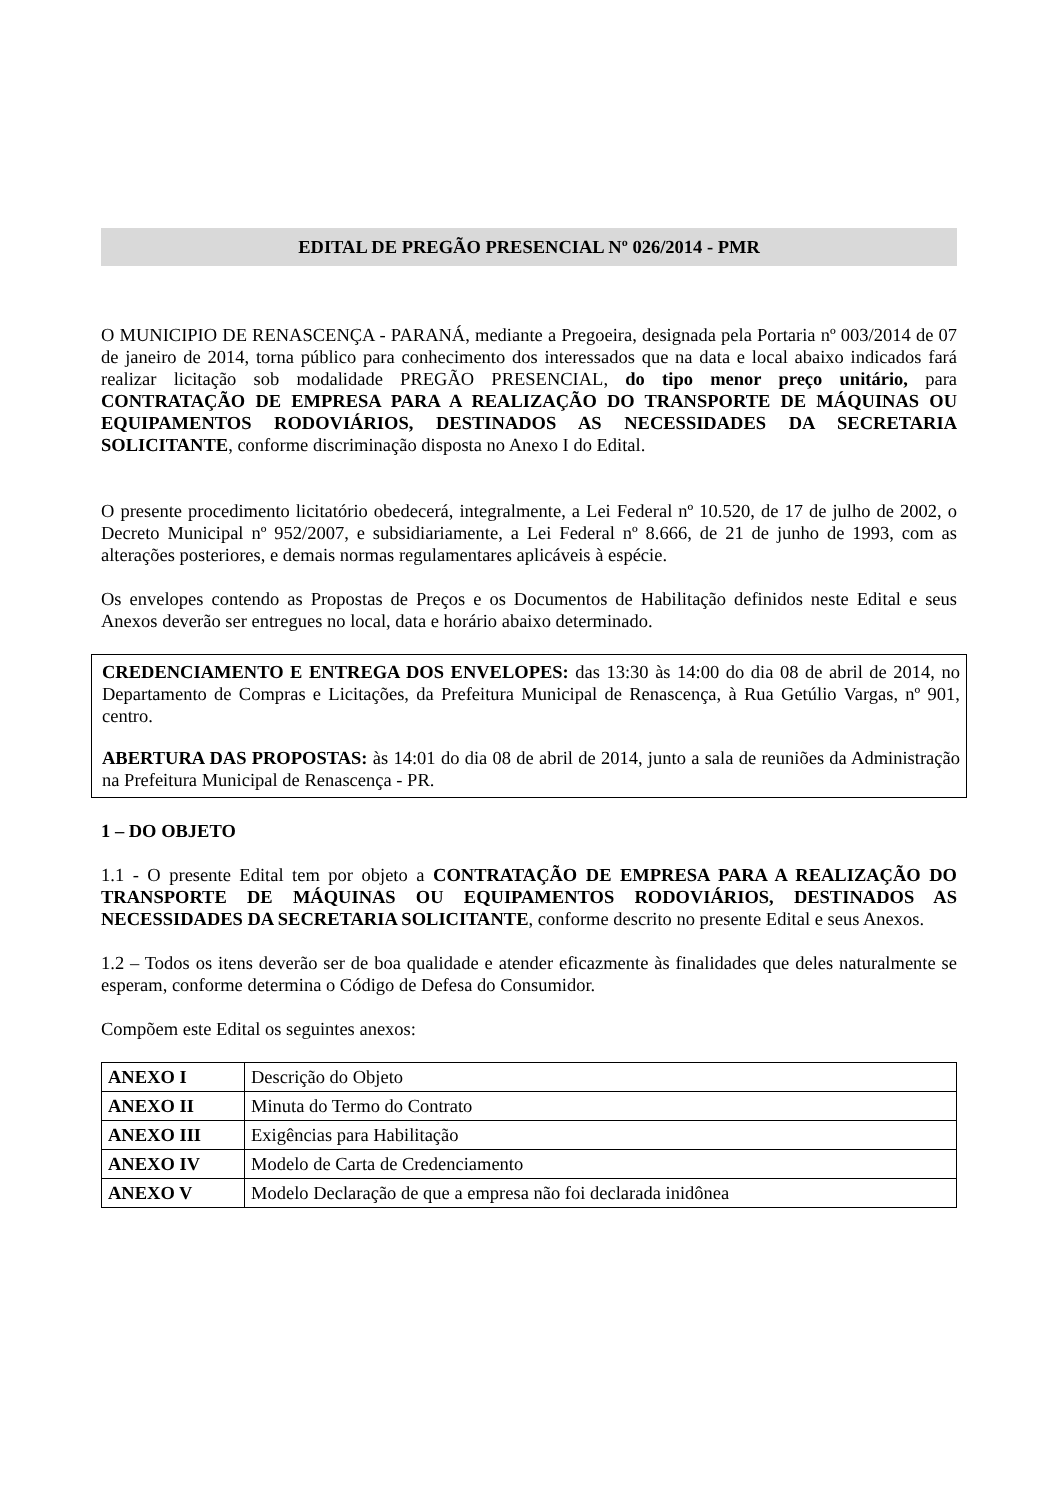EDITAL DE PREGÃO PRESENCIAL Nº 026/2014 - PMR
O MUNICIPIO DE RENASCENÇA - PARANÁ, mediante a Pregoeira, designada pela Portaria nº 003/2014 de 07 de janeiro de 2014, torna público para conhecimento dos interessados que na data e local abaixo indicados fará realizar licitação sob modalidade PREGÃO PRESENCIAL, do tipo menor preço unitário, para CONTRATAÇÃO DE EMPRESA PARA A REALIZAÇÃO DO TRANSPORTE DE MÁQUINAS OU EQUIPAMENTOS RODOVIÁRIOS, DESTINADOS AS NECESSIDADES DA SECRETARIA SOLICITANTE, conforme discriminação disposta no Anexo I do Edital.
O presente procedimento licitatório obedecerá, integralmente, a Lei Federal nº 10.520, de 17 de julho de 2002, o Decreto Municipal nº 952/2007, e subsidiariamente, a Lei Federal nº 8.666, de 21 de junho de 1993, com as alterações posteriores, e demais normas regulamentares aplicáveis à espécie.
Os envelopes contendo as Propostas de Preços e os Documentos de Habilitação definidos neste Edital e seus Anexos deverão ser entregues no local, data e horário abaixo determinado.
CREDENCIAMENTO E ENTREGA DOS ENVELOPES: das 13:30 às 14:00 do dia 08 de abril de 2014, no Departamento de Compras e Licitações, da Prefeitura Municipal de Renascença, à Rua Getúlio Vargas, nº 901, centro.
ABERTURA DAS PROPOSTAS: às 14:01 do dia 08 de abril de 2014, junto a sala de reuniões da Administração na Prefeitura Municipal de Renascença - PR.
1 – DO OBJETO
1.1 - O presente Edital tem por objeto a CONTRATAÇÃO DE EMPRESA PARA A REALIZAÇÃO DO TRANSPORTE DE MÁQUINAS OU EQUIPAMENTOS RODOVIÁRIOS, DESTINADOS AS NECESSIDADES DA SECRETARIA SOLICITANTE, conforme descrito no presente Edital e seus Anexos.
1.2 – Todos os itens deverão ser de boa qualidade e atender eficazmente às finalidades que deles naturalmente se esperam, conforme determina o Código de Defesa do Consumidor.
Compõem este Edital os seguintes anexos:
| ANEXO I | Descrição do Objeto |
| ANEXO II | Minuta do Termo do Contrato |
| ANEXO III | Exigências para Habilitação |
| ANEXO IV | Modelo de Carta de Credenciamento |
| ANEXO V | Modelo Declaração de que a empresa não foi declarada inidônea |